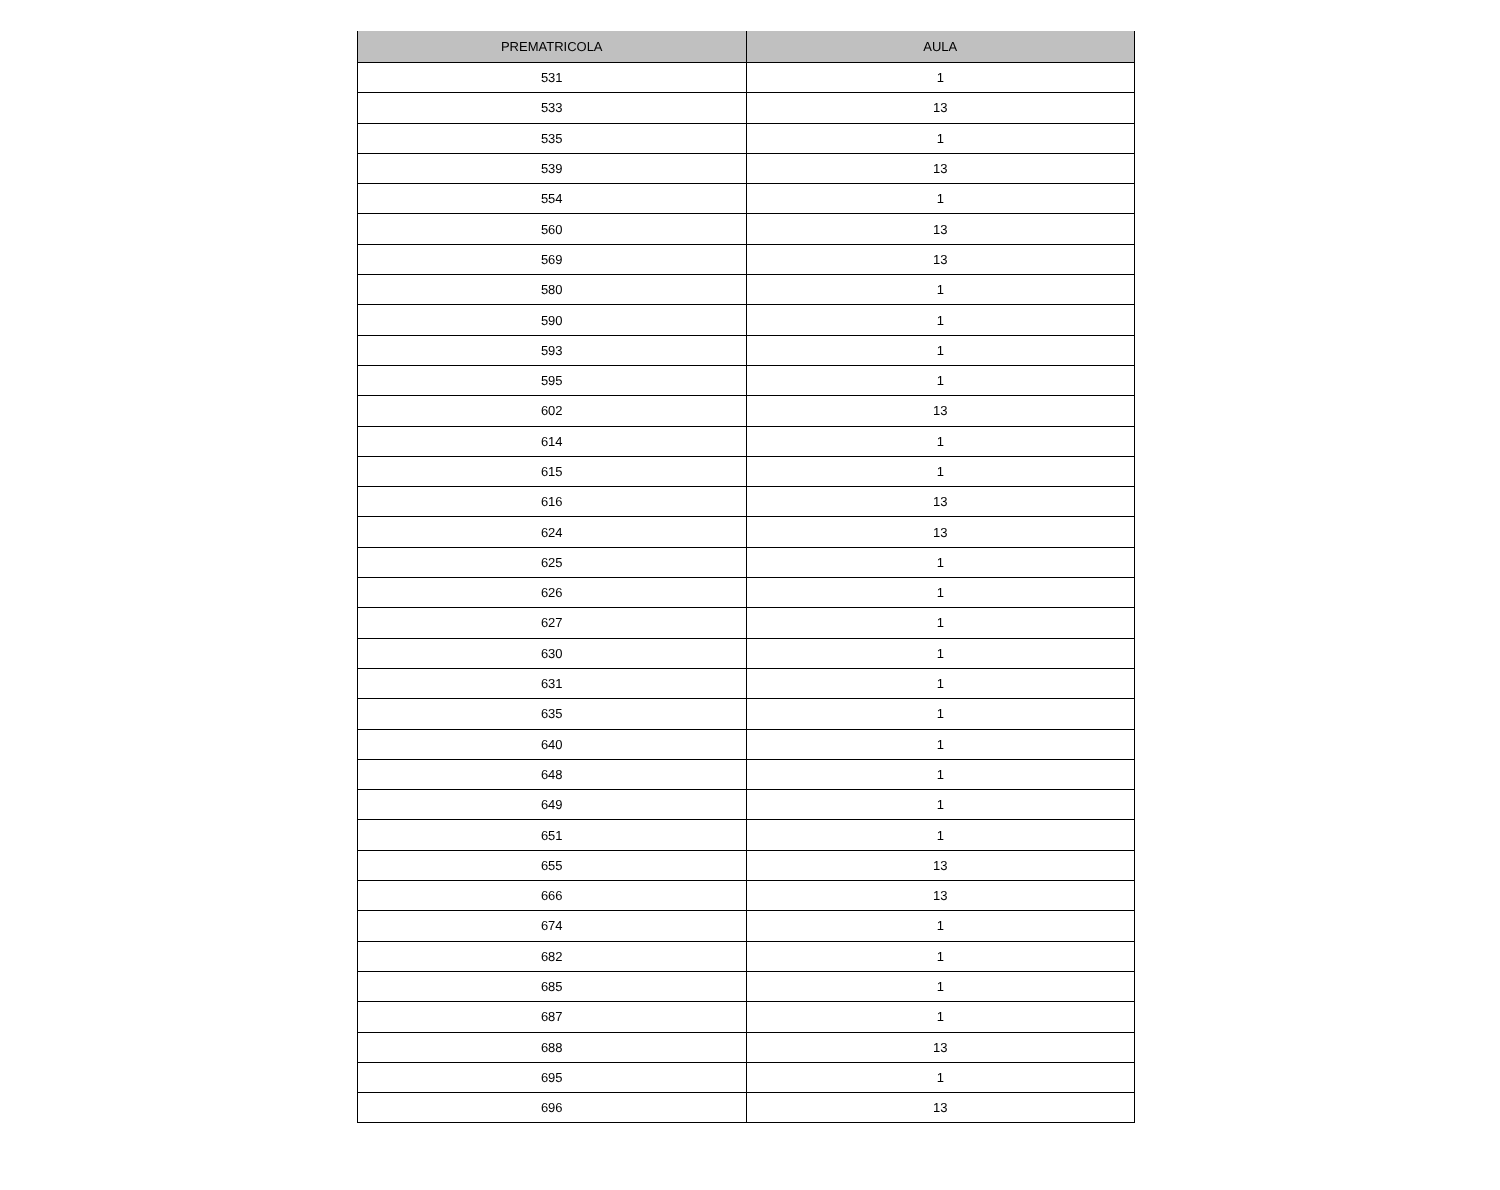| PREMATRICOLA | AULA |
| --- | --- |
| 531 | 1 |
| 533 | 13 |
| 535 | 1 |
| 539 | 13 |
| 554 | 1 |
| 560 | 13 |
| 569 | 13 |
| 580 | 1 |
| 590 | 1 |
| 593 | 1 |
| 595 | 1 |
| 602 | 13 |
| 614 | 1 |
| 615 | 1 |
| 616 | 13 |
| 624 | 13 |
| 625 | 1 |
| 626 | 1 |
| 627 | 1 |
| 630 | 1 |
| 631 | 1 |
| 635 | 1 |
| 640 | 1 |
| 648 | 1 |
| 649 | 1 |
| 651 | 1 |
| 655 | 13 |
| 666 | 13 |
| 674 | 1 |
| 682 | 1 |
| 685 | 1 |
| 687 | 1 |
| 688 | 13 |
| 695 | 1 |
| 696 | 13 |